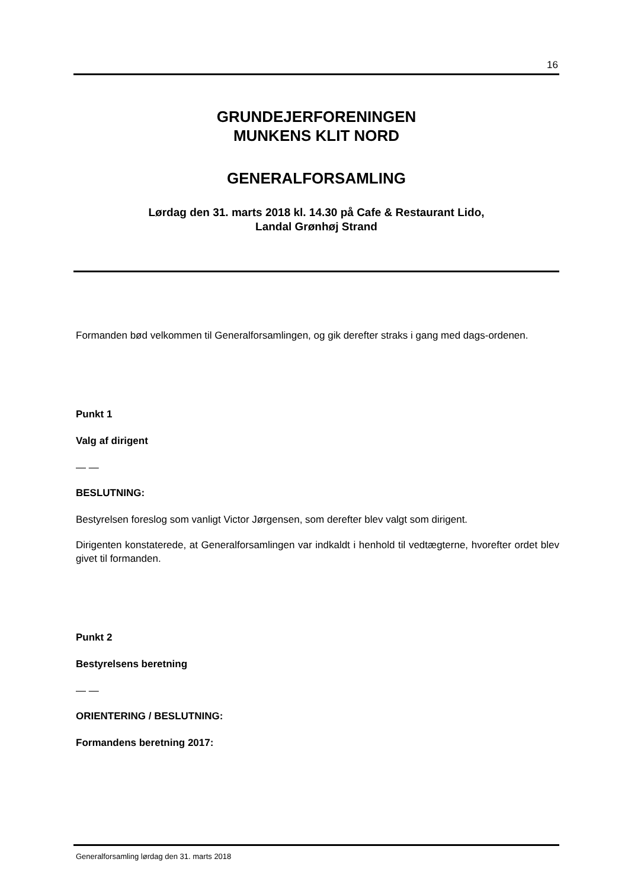16
GRUNDEJERFORENINGEN
MUNKENS KLIT NORD
GENERALFORSAMLING
Lørdag den 31. marts 2018 kl. 14.30 på Cafe & Restaurant Lido,
Landal Grønhøj Strand
Formanden bød velkommen til Generalforsamlingen, og gik derefter straks i gang med dags-ordenen.
Punkt 1
Valg af dirigent
— —
BESLUTNING:
Bestyrelsen foreslog som vanligt Victor Jørgensen, som derefter blev valgt som dirigent.
Dirigenten konstaterede, at Generalforsamlingen var indkaldt i henhold til vedtægterne, hvorefter ordet blev givet til formanden.
Punkt 2
Bestyrelsens beretning
— —
ORIENTERING / BESLUTNING:
Formandens beretning 2017:
Generalforsamling lørdag den 31. marts 2018